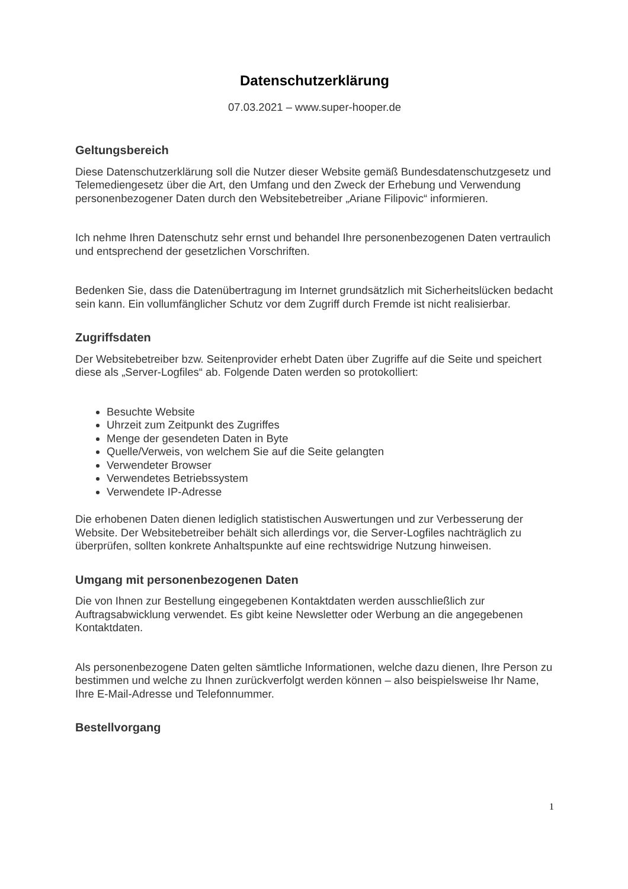Datenschutzerklärung
07.03.2021 – www.super-hooper.de
Geltungsbereich
Diese Datenschutzerklärung soll die Nutzer dieser Website gemäß Bundesdatenschutzgesetz und Telemediengesetz über die Art, den Umfang und den Zweck der Erhebung und Verwendung personenbezogener Daten durch den Websitebetreiber „Ariane Filipovic“ informieren.
Ich nehme Ihren Datenschutz sehr ernst und behandel Ihre personenbezogenen Daten vertraulich und entsprechend der gesetzlichen Vorschriften.
Bedenken Sie, dass die Datenübertragung im Internet grundsätzlich mit Sicherheitslücken bedacht sein kann. Ein vollumfänglicher Schutz vor dem Zugriff durch Fremde ist nicht realisierbar.
Zugriffsdaten
Der Websitebetreiber bzw. Seitenprovider erhebt Daten über Zugriffe auf die Seite und speichert diese als „Server-Logfiles“ ab. Folgende Daten werden so protokolliert:
Besuchte Website
Uhrzeit zum Zeitpunkt des Zugriffes
Menge der gesendeten Daten in Byte
Quelle/Verweis, von welchem Sie auf die Seite gelangten
Verwendeter Browser
Verwendetes Betriebssystem
Verwendete IP-Adresse
Die erhobenen Daten dienen lediglich statistischen Auswertungen und zur Verbesserung der Website. Der Websitebetreiber behält sich allerdings vor, die Server-Logfiles nachträglich zu überprüfen, sollten konkrete Anhaltspunkte auf eine rechtswidrige Nutzung hinweisen.
Umgang mit personenbezogenen Daten
Die von Ihnen zur Bestellung eingegebenen Kontaktdaten werden ausschließlich zur Auftragsabwicklung verwendet. Es gibt keine Newsletter oder Werbung an die angegebenen Kontaktdaten.
Als personenbezogene Daten gelten sämtliche Informationen, welche dazu dienen, Ihre Person zu bestimmen und welche zu Ihnen zurückverfolgt werden können – also beispielsweise Ihr Name, Ihre E-Mail-Adresse und Telefonnummer.
Bestellvorgang
1